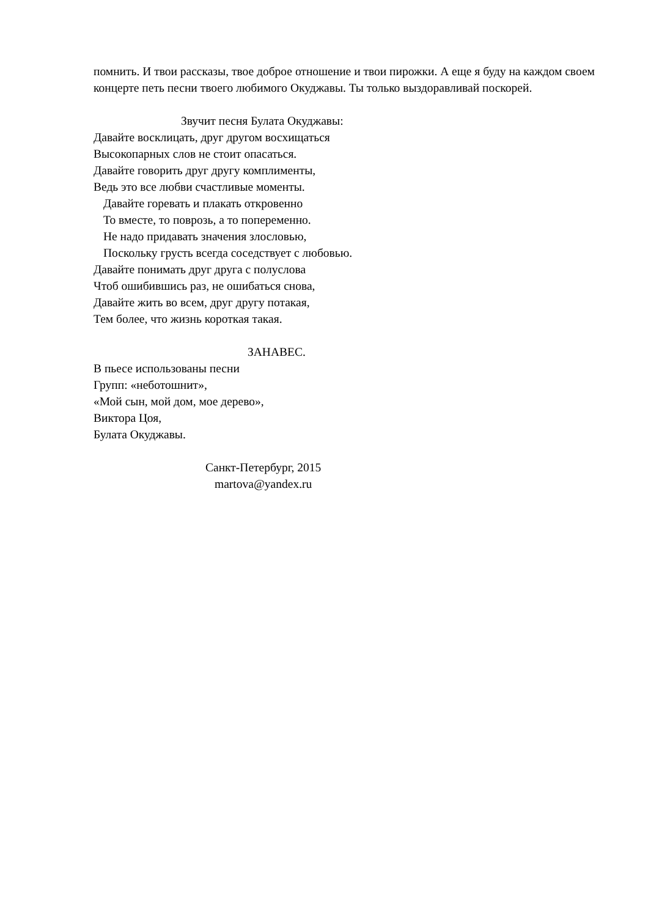помнить. И твои рассказы, твое доброе отношение и твои пирожки. А еще я буду на каждом своем концерте петь песни твоего любимого Окуджавы. Ты только выздоравливай поскорей.
Звучит песня Булата Окуджавы:
Давайте восклицать, друг другом восхищаться
Высокопарных слов не стоит опасаться.
Давайте говорить друг другу комплименты,
Ведь это все любви счастливые моменты.
Давайте горевать и плакать откровенно
То вместе, то поврозь, а то попеременно.
Не надо придавать значения злословью,
Поскольку грусть всегда соседствует с любовью.
Давайте понимать друг друга с полуслова
Чтоб ошибившись раз, не ошибаться снова,
Давайте жить во всем, друг другу потакая,
Тем более, что жизнь короткая такая.
ЗАНАВЕС.
В пьесе использованы песни
Групп: «неботошнит»,
«Мой сын, мой дом, мое дерево»,
Виктора Цоя,
Булата Окуджавы.
Санкт-Петербург, 2015
martova@yandex.ru